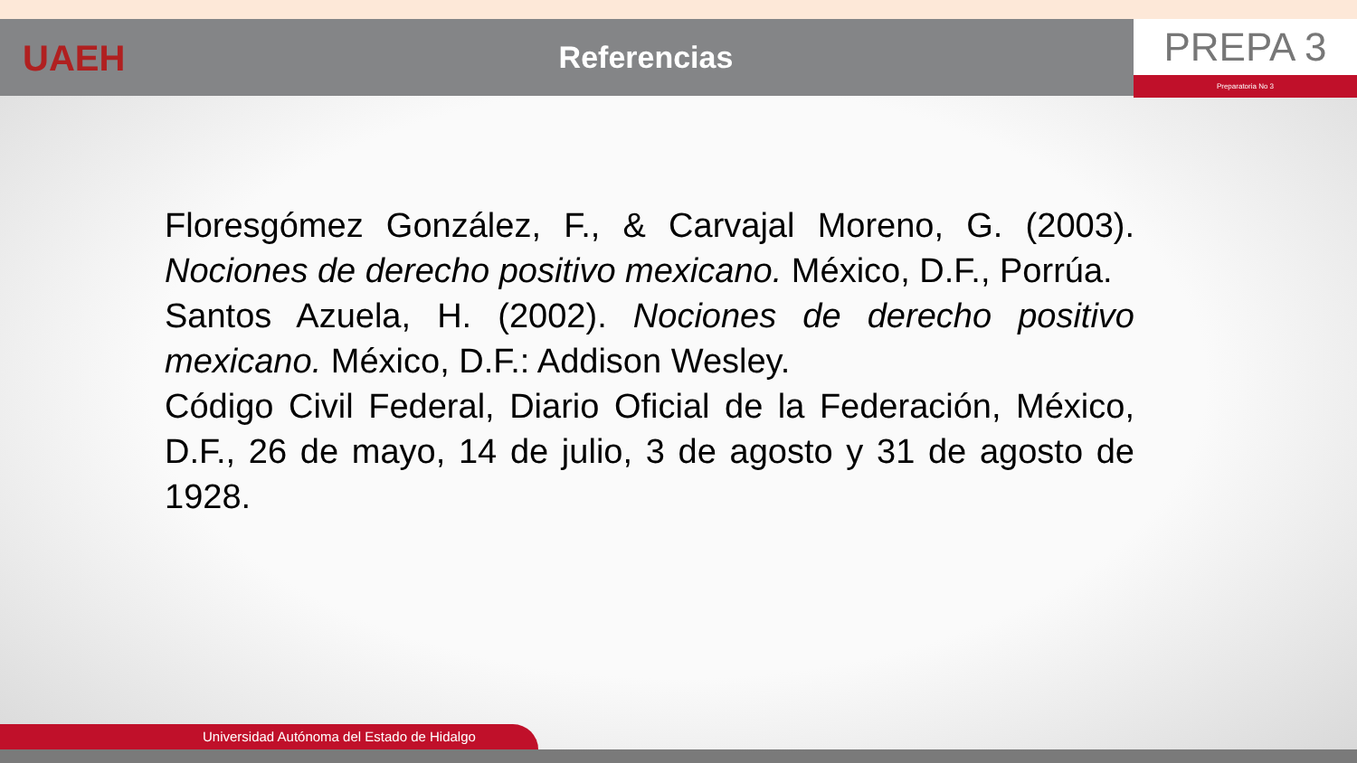UAEH
Referencias
PREPA 3
Preparatoria No 3
Floresgómez González, F., & Carvajal Moreno, G. (2003). Nociones de derecho positivo mexicano. México, D.F., Porrúa.
Santos Azuela, H. (2002). Nociones de derecho positivo mexicano. México, D.F.: Addison Wesley.
Código Civil Federal, Diario Oficial de la Federación, México, D.F., 26 de mayo, 14 de julio, 3 de agosto y 31 de agosto de 1928.
Universidad Autónoma del Estado de Hidalgo